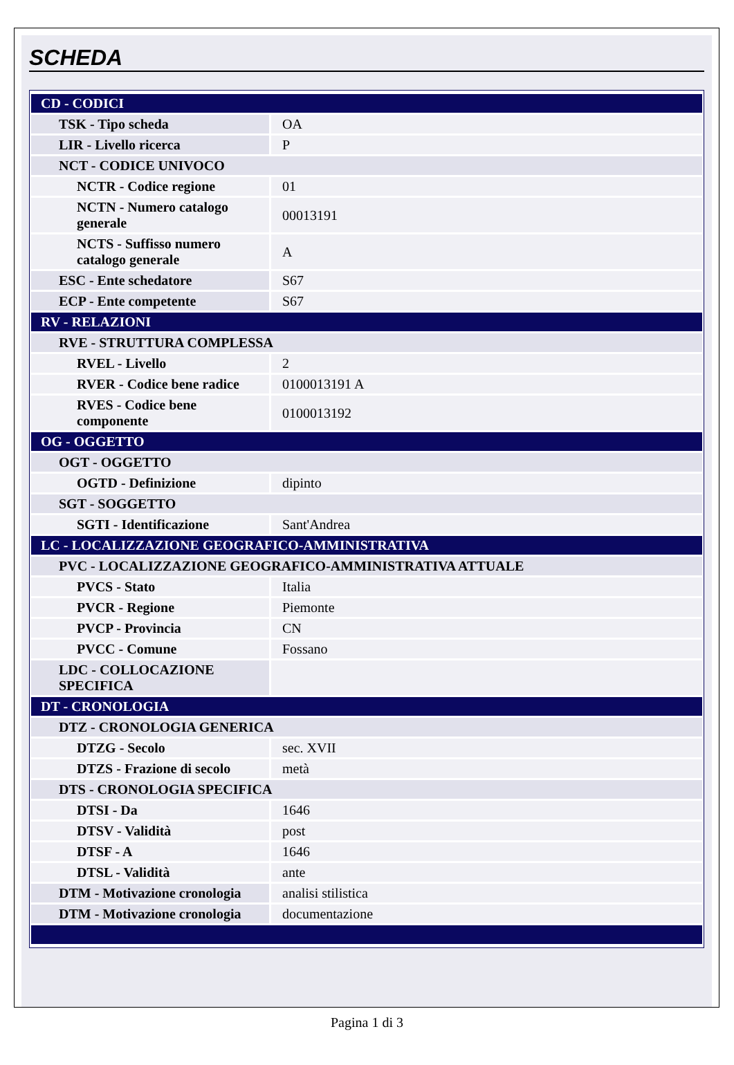SCHEDA
| CD - CODICI | |
| TSK - Tipo scheda | OA |
| LIR - Livello ricerca | P |
| NCT - CODICE UNIVOCO | |
| NCTR - Codice regione | 01 |
| NCTN - Numero catalogo generale | 00013191 |
| NCTS - Suffisso numero catalogo generale | A |
| ESC - Ente schedatore | S67 |
| ECP - Ente competente | S67 |
| RV - RELAZIONI | |
| RVE - STRUTTURA COMPLESSA | |
| RVEL - Livello | 2 |
| RVER - Codice bene radice | 0100013191 A |
| RVES - Codice bene componente | 0100013192 |
| OG - OGGETTO | |
| OGT - OGGETTO | |
| OGTD - Definizione | dipinto |
| SGT - SOGGETTO | |
| SGTI - Identificazione | Sant'Andrea |
| LC - LOCALIZZAZIONE GEOGRAFICO-AMMINISTRATIVA | |
| PVC - LOCALIZZAZIONE GEOGRAFICO-AMMINISTRATIVA ATTUALE | |
| PVCS - Stato | Italia |
| PVCR - Regione | Piemonte |
| PVCP - Provincia | CN |
| PVCC - Comune | Fossano |
| LDC - COLLOCAZIONE SPECIFICA | |
| DT - CRONOLOGIA | |
| DTZ - CRONOLOGIA GENERICA | |
| DTZG - Secolo | sec. XVII |
| DTZS - Frazione di secolo | metà |
| DTS - CRONOLOGIA SPECIFICA | |
| DTSI - Da | 1646 |
| DTSV - Validità | post |
| DTSF - A | 1646 |
| DTSL - Validità | ante |
| DTM - Motivazione cronologia | analisi stilistica |
| DTM - Motivazione cronologia | documentazione |
Pagina 1 di 3